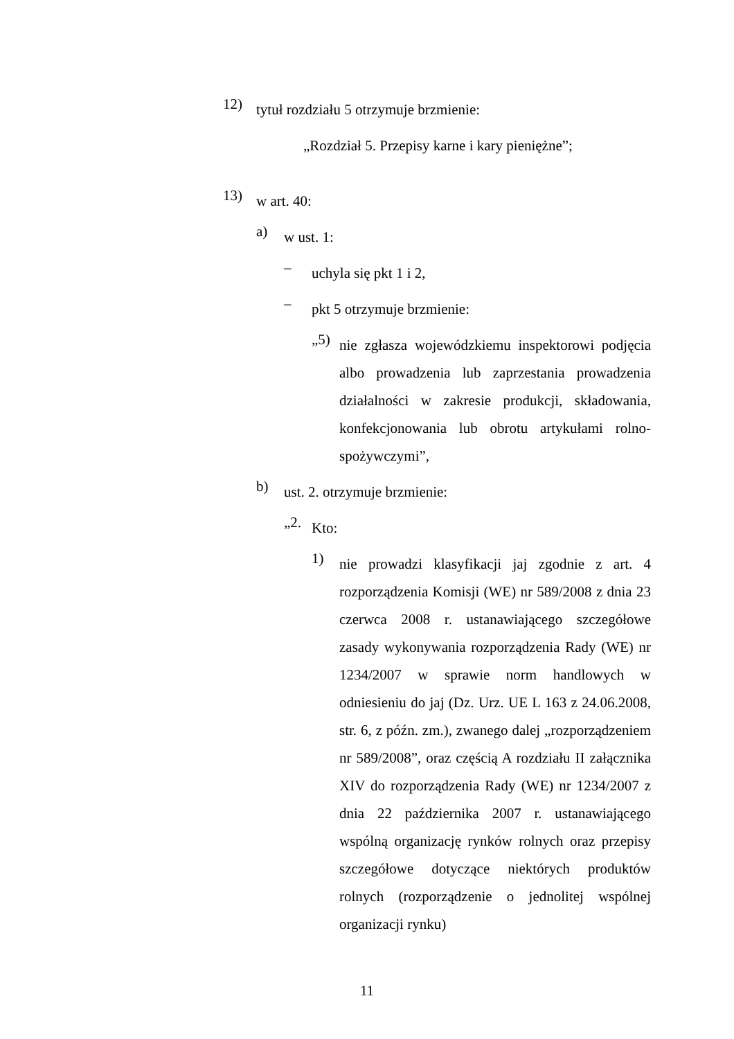12)
tytuł rozdziału 5 otrzymuje brzmienie:
„Rozdział 5. Przepisy karne i kary pieniężne”;
13)
w art. 40:
a)
w ust. 1:
–
uchyla się pkt 1 i 2,
–
pkt 5 otrzymuje brzmienie:
„5)
nie zgłasza wojewódzkiemu inspektorowi podjęcia albo prowadzenia lub zaprzestania prowadzenia działalności w zakresie produkcji, składowania, konfekcjonowania lub obrotu artykułami rolno-spożywczymi”,
b)
ust. 2. otrzymuje brzmienie:
„2.
Kto:
1)
nie prowadzi klasyfikacji jaj zgodnie z art. 4 rozporządzenia Komisji (WE) nr 589/2008 z dnia 23 czerwca 2008 r. ustanawiającego szczegółowe zasady wykonywania rozporządzenia Rady (WE) nr 1234/2007 w sprawie norm handlowych w odniesieniu do jaj (Dz. Urz. UE L 163 z 24.06.2008, str. 6, z późn. zm.), zwanego dalej „rozporządzeniem nr 589/2008”, oraz częścią A rozdziału II załącznika XIV do rozporządzenia Rady (WE) nr 1234/2007 z dnia 22 października 2007 r. ustanawiającego wspólną organizację rynków rolnych oraz przepisy szczegółowe dotyczące niektórych produktów rolnych (rozporządzenie o jednolitej wspólnej organizacji rynku)
11